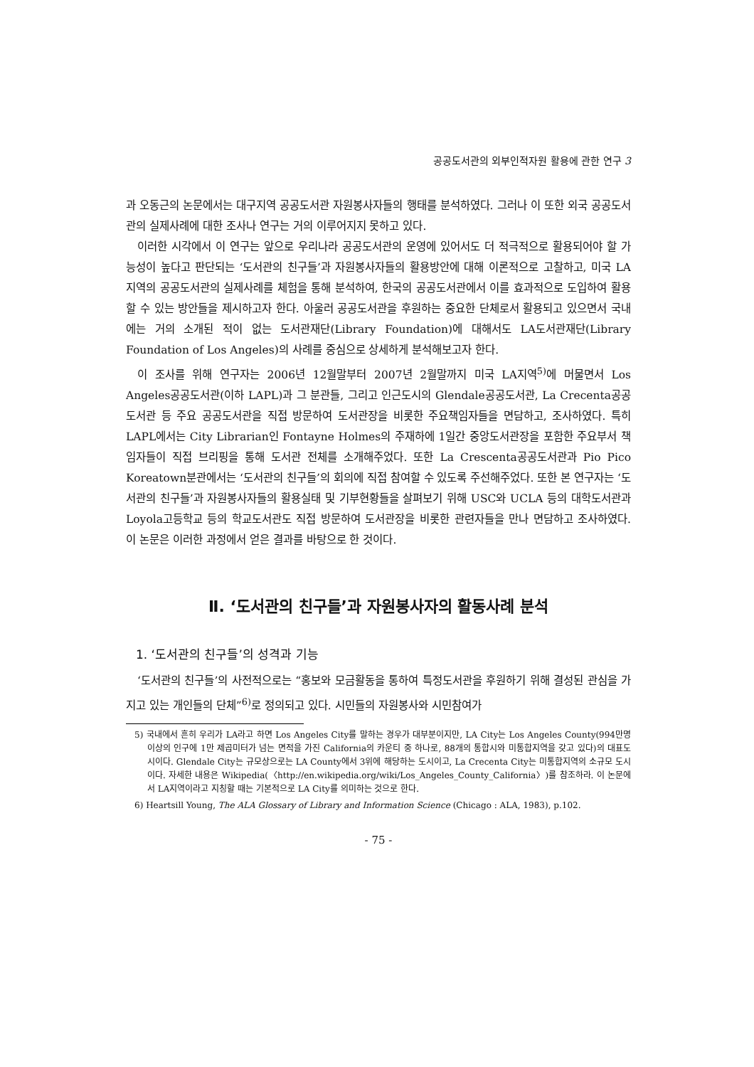공공도서관의 외부인적자원 활용에 관한 연구 3
과 오동근의 논문에서는 대구지역 공공도서관 자원봉사자들의 행태를 분석하였다. 그러나 이 또한 외국 공공도서관의 실제사례에 대한 조사나 연구는 거의 이루어지지 못하고 있다.
이러한 시각에서 이 연구는 앞으로 우리나라 공공도서관의 운영에 있어서도 더 적극적으로 활용되어야 할 가능성이 높다고 판단되는 ‘도서관의 친구들’과 자원봉사자들의 활용방안에 대해 이론적으로 고찰하고, 미국 LA 지역의 공공도서관의 실제사례를 체험을 통해 분석하여, 한국의 공공도서관에서 이를 효과적으로 도입하여 활용할 수 있는 방안들을 제시하고자 한다. 아울러 공공도서관을 후원하는 중요한 단체로서 활용되고 있으면서 국내에는 거의 소개된 적이 없는 도서관재단(Library Foundation)에 대해서도 LA도서관재단(Library Foundation of Los Angeles)의 사례를 중심으로 상세하게 분석해보고자 한다.
이 조사를 위해 연구자는 2006년 12월말부터 2007년 2월말까지 미국 LA지역<sup>5)</sup>에 머물면서 Los Angeles공공도서관(이하 LAPL)과 그 분관들, 그리고 인근도시의 Glendale공공도서관, La Crecenta공공도서관 등 주요 공공도서관을 직접 방문하여 도서관장을 비롯한 주요책임자들을 면담하고, 조사하였다. 특히 LAPL에서는 City Librarian인 Fontayne Holmes의 주재하에 1일간 중앙도서관장을 포함한 주요부서 책임자들이 직접 브리핑을 통해 도서관 전체를 소개해주었다. 또한 La Crescenta공공도서관과 Pio Pico Koreatown분관에서는 ‘도서관의 친구들’의 회의에 직접 참여할 수 있도록 주선해주었다. 또한 본 연구자는 ‘도서관의 친구들’과 자원봉사자들의 활용실태 및 기부현황들을 살펴보기 위해 USC와 UCLA 등의 대학도서관과 Loyola고등학교 등의 학교도서관도 직접 방문하여 도서관장을 비롯한 관련자들을 만나 면담하고 조사하였다. 이 논문은 이러한 과정에서 얻은 결과를 바탕으로 한 것이다.
Ⅱ. ‘도서관의 친구들’과 자원봉사자의 활동사례 분석
1. ‘도서관의 친구들’의 성격과 기능
‘도서관의 친구들’의 사전적으로는 “홍보와 모금활동을 통하여 특정도서관을 후원하기 위해 결성된 관심을 가지고 있는 개인들의 단체”<sup>6)</sup>로 정의되고 있다. 시민들의 자원봉사와 시민참여가
5) 국내에서 흔히 우리가 LA라고 하면 Los Angeles City를 말하는 경우가 대부분이지만, LA City는 Los Angeles County(994만명 이상의 인구에 1만 제곱미터가 넘는 면적을 가진 California의 카운티 중 하나로, 88개의 통합시와 미통합지역을 갖고 있다)의 대표도시이다. Glendale City는 규모상으로는 LA County에서 3위에 해당하는 도시이고, La Crecenta City는 미통합지역의 소규모 도시이다. 자세한 내용은 Wikipedia(〈http://en.wikipedia.org/wiki/Los_Angeles_County_California〉)를 참조하라. 이 논문에서 LA지역이라고 지칭할 때는 기본적으로 LA City를 의미하는 것으로 한다.
6) Heartsill Young, The ALA Glossary of Library and Information Science (Chicago : ALA, 1983), p.102.
- 75 -